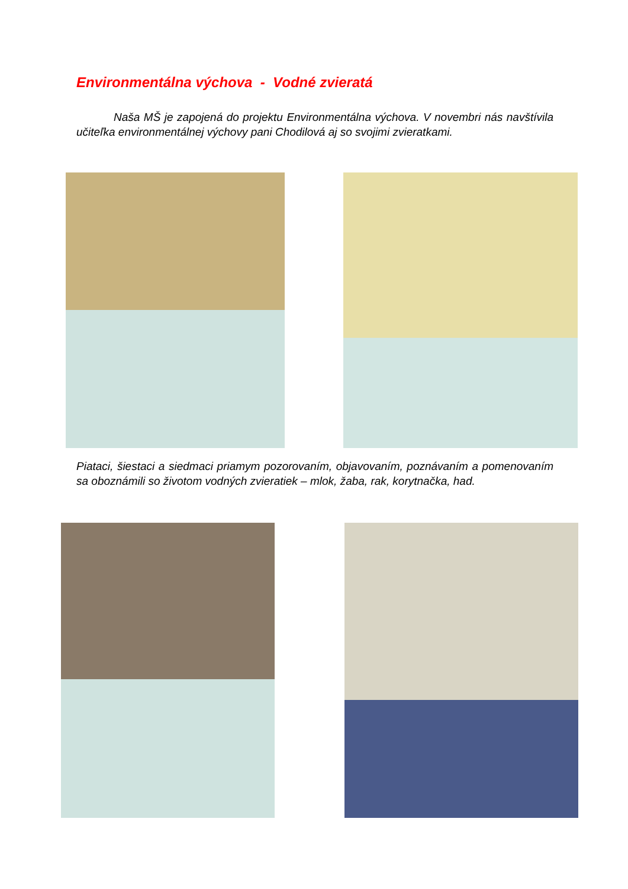Environmentálna výchova - Vodné zvieratá
Naša MŠ je zapojená do projektu Environmentálna výchova. V novembri nás navštívila učiteľka environmentálnej výchovy pani Chodilová aj so svojimi zvieratkami.
Piataci, šiestaci a siedmaci priamym pozorovaním, objavovaním, poznávaním a pomenovaním sa oboznámili so životom vodných zvieratiek – mlok, žaba, rak, korytnačka, had.